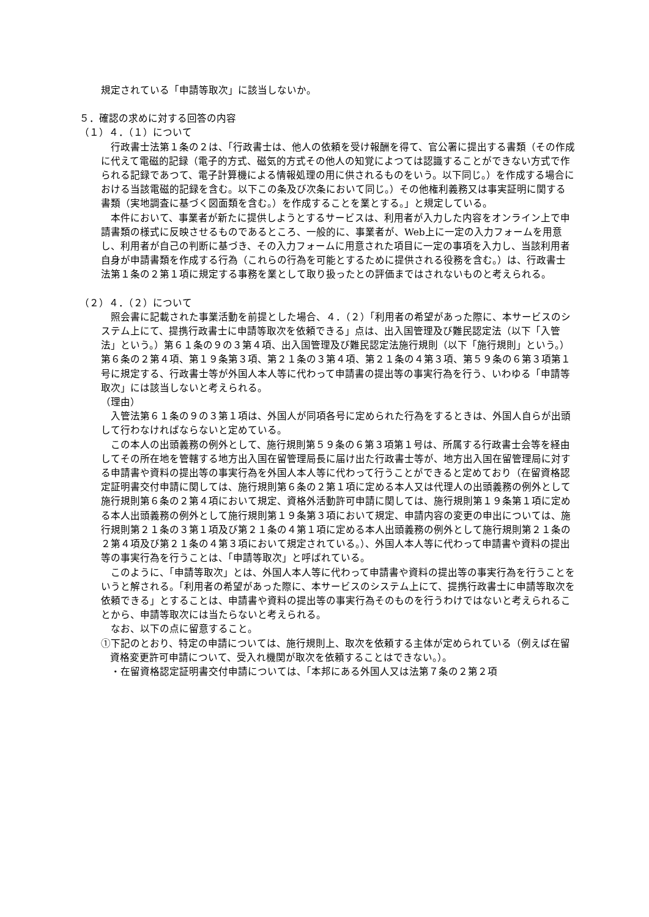規定されている「申請等取次」に該当しないか。
５．確認の求めに対する回答の内容
（１）４．（１）について
行政書士法第１条の２は、「行政書士は、他人の依頼を受け報酬を得て、官公署に提出する書類（その作成に代えて電磁的記録（電子的方式、磁気的方式その他人の知覚によつては認識することができない方式で作られる記録であつて、電子計算機による情報処理の用に供されるものをいう。以下同じ。）を作成する場合における当該電磁的記録を含む。以下この条及び次条において同じ。）その他権利義務又は事実証明に関する書類（実地調査に基づく図面類を含む。）を作成することを業とする。」と規定している。
本件において、事業者が新たに提供しようとするサービスは、利用者が入力した内容をオンライン上で申請書類の様式に反映させるものであるところ、一般的に、事業者が、Web上に一定の入力フォームを用意し、利用者が自己の判断に基づき、その入力フォームに用意された項目に一定の事項を入力し、当該利用者自身が申請書類を作成する行為（これらの行為を可能とするために提供される役務を含む。）は、行政書士法第１条の２第１項に規定する事務を業として取り扱ったとの評価まではされないものと考えられる。
（２）４．（２）について
照会書に記載された事業活動を前提とした場合、４．（２）「利用者の希望があった際に、本サービスのシステム上にて、提携行政書士に申請等取次を依頼できる」点は、出入国管理及び難民認定法（以下「入管法」という。）第６１条の９の３第４項、出入国管理及び難民認定法施行規則（以下「施行規則」という。）第６条の２第４項、第１９条第３項、第２１条の３第４項、第２１条の４第３項、第５９条の６第３項第１号に規定する、行政書士等が外国人本人等に代わって申請書の提出等の事実行為を行う、いわゆる「申請等取次」には該当しないと考えられる。
（理由）
入管法第６１条の９の３第１項は、外国人が同項各号に定められた行為をするときは、外国人自らが出頭して行わなければならないと定めている。
この本人の出頭義務の例外として、施行規則第５９条の６第３項第１号は、所属する行政書士会等を経由してその所在地を管轄する地方出入国在留管理局長に届け出た行政書士等が、地方出入国在留管理局に対する申請書や資料の提出等の事実行為を外国人本人等に代わって行うことができると定めており（在留資格認定証明書交付申請に関しては、施行規則第６条の２第１項に定める本人又は代理人の出頭義務の例外として施行規則第６条の２第４項において規定、資格外活動許可申請に関しては、施行規則第１９条第１項に定める本人出頭義務の例外として施行規則第１９条第３項において規定、申請内容の変更の申出については、施行規則第２１条の３第１項及び第２１条の４第１項に定める本人出頭義務の例外として施行規則第２１条の２第４項及び第２１条の４第３項において規定されている。）、外国人本人等に代わって申請書や資料の提出等の事実行為を行うことは、「申請等取次」と呼ばれている。
このように、「申請等取次」とは、外国人本人等に代わって申請書や資料の提出等の事実行為を行うことをいうと解される。「利用者の希望があった際に、本サービスのシステム上にて、提携行政書士に申請等取次を依頼できる」とすることは、申請書や資料の提出等の事実行為そのものを行うわけではないと考えられることから、申請等取次には当たらないと考えられる。
なお、以下の点に留意すること。
①下記のとおり、特定の申請については、施行規則上、取次を依頼する主体が定められている（例えば在留資格変更許可申請について、受入れ機関が取次を依頼することはできない。）。
　・在留資格認定証明書交付申請については、「本邦にある外国人又は法第７条の２第２項